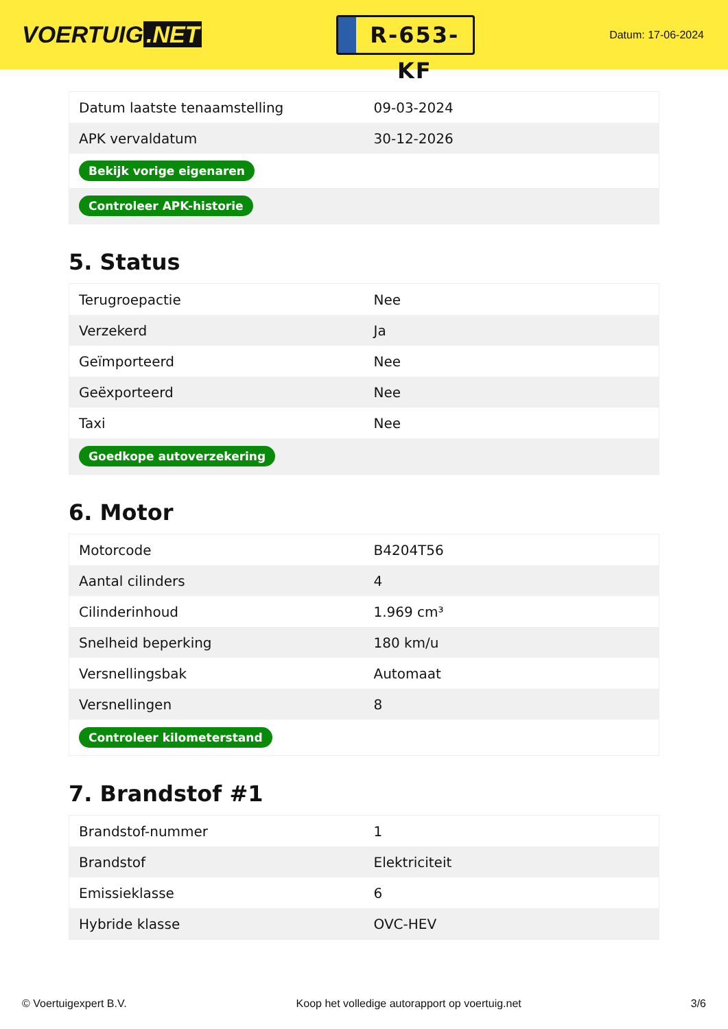VOERTUIG.NET
R-653-KF
Datum: 17-06-2024
| Datum laatste tenaamstelling | 09-03-2024 |
| APK vervaldatum | 30-12-2026 |
| Bekijk vorige eigenaren | |
| Controleer APK-historie | |
5. Status
| Terugroepactie | Nee |
| Verzekerd | Ja |
| Geïmporteerd | Nee |
| Geëxporteerd | Nee |
| Taxi | Nee |
| Goedkope autoverzekering | |
6. Motor
| Motorcode | B4204T56 |
| Aantal cilinders | 4 |
| Cilinderinhoud | 1.969 cm³ |
| Snelheid beperking | 180 km/u |
| Versnellingsbak | Automaat |
| Versnellingen | 8 |
| Controleer kilometerstand | |
7. Brandstof #1
| Brandstof-nummer | 1 |
| Brandstof | Elektriciteit |
| Emissieklasse | 6 |
| Hybride klasse | OVC-HEV |
© Voertuigexpert B.V. Koop het volledige autorapport op voertuig.net 3/6